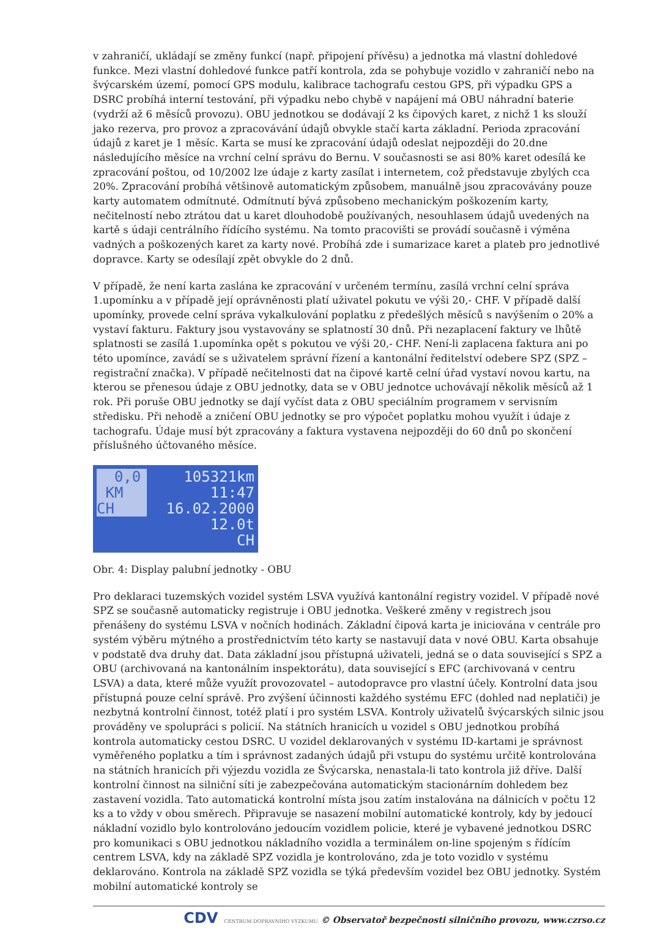v zahraničí, ukládají se změny funkcí (např. připojení přívěsu) a jednotka má vlastní dohledové funkce. Mezi vlastní dohledové funkce patří kontrola, zda se pohybuje vozidlo v zahraničí nebo na švýcarském území, pomocí GPS modulu, kalibrace tachografu cestou GPS, při výpadku GPS a DSRC probíhá interní testování, při výpadku nebo chybě v napájení má OBU náhradní baterie (vydrží až 6 měsíců provozu). OBU jednotkou se dodávají 2 ks čipových karet, z nichž 1 ks slouží jako rezerva, pro provoz a zpracovávání údajů obvykle stačí karta základní. Perioda zpracování údajů z karet je 1 měsíc. Karta se musí ke zpracování údajů odeslat nejpozději do 20.dne následujícího měsíce na vrchní celní správu do Bernu. V současnosti se asi 80% karet odesílá ke zpracování poštou, od 10/2002 lze údaje z karty zasílat i internetem, což představuje zbylých cca 20%. Zpracování probíhá většinově automatickým způsobem, manuálně jsou zpracovávány pouze karty automatem odmítnuté. Odmítnutí bývá způsobeno mechanickým poškozením karty, nečitelností nebo ztrátou dat u karet dlouhodobě používaných, nesouhlasem údajů uvedených na kartě s údaji centrálního řídícího systému. Na tomto pracovišti se provádí současně i výměna vadných a poškozených karet za karty nové. Probíhá zde i sumarizace karet a plateb pro jednotlivé dopravce. Karty se odesílají zpět obvykle do 2 dnů.
V případě, že není karta zaslána ke zpracování v určeném termínu, zasílá vrchní celní správa 1.upomínku a v případě její oprávněnosti platí uživatel pokutu ve výši 20,- CHF. V případě další upomínky, provede celní správa vykalkulování poplatku z předešlých měsíců s navýšením o 20% a vystaví fakturu. Faktury jsou vystavovány se splatností 30 dnů. Při nezaplacení faktury ve lhůtě splatnosti se zasílá 1.upomínka opět s pokutou ve výši 20,- CHF. Není-li zaplacena faktura ani po této upomínce, zavádí se s uživatelem správní řízení a kantonální ředitelství odebere SPZ (SPZ – registrační značka). V případě nečitelnosti dat na čipové kartě celní úřad vystaví novou kartu, na kterou se přenesou údaje z OBU jednotky, data se v OBU jednotce uchovávají několik měsíců až 1 rok. Při poruše OBU jednotky se dají vyčíst data z OBU speciálním programem v servisním středisku. Při nehodě a zničení OBU jednotky se pro výpočet poplatku mohou využít i údaje z tachografu. Údaje musí být zpracovány a faktura vystavena nejpozději do 60 dnů po skončení příslušného účtovaného měsíce.
0,0
KM
CH
105321km
11:47
16.02.2000
12.0t
CH
Obr. 4: Display palubní jednotky - OBU
Pro deklaraci tuzemských vozidel systém LSVA využívá kantonální registry vozidel. V případě nové SPZ se současně automaticky registruje i OBU jednotka. Veškeré změny v registrech jsou přenášeny do systému LSVA v nočních hodinách. Základní čipová karta je iniciována v centrále pro systém výběru mýtného a prostřednictvím této karty se nastavují data v nové OBU. Karta obsahuje v podstatě dva druhy dat. Data základní jsou přístupná uživateli, jedná se o data související s SPZ a OBU (archivovaná na kantonálním inspektorátu), data související s EFC (archivovaná v centru LSVA) a data, které může využít provozovatel – autodopravce pro vlastní účely. Kontrolní data jsou přístupná pouze celní správě. Pro zvýšení účinnosti každého systému EFC (dohled nad neplatiči) je nezbytná kontrolní činnost, totéž platí i pro systém LSVA. Kontroly uživatelů švýcarských silnic jsou prováděny ve spolupráci s policií. Na státních hranicích u vozidel s OBU jednotkou probíhá kontrola automaticky cestou DSRC. U vozidel deklarovaných v systému ID-kartami je správnost vyměřeného poplatku a tím i správnost zadaných údajů při vstupu do systému určitě kontrolována na státních hranicích při výjezdu vozidla ze Švýcarska, nenastala-li tato kontrola již dříve. Další kontrolní činnost na silniční síti je zabezpečována automatickým stacionárním dohledem bez zastavení vozidla. Tato automatická kontrolní místa jsou zatím instalována na dálnicích v počtu 12 ks a to vždy v obou směrech. Připravuje se nasazení mobilní automatické kontroly, kdy by jedoucí nákladní vozidlo bylo kontrolováno jedoucím vozidlem policie, které je vybavené jednotkou DSRC pro komunikaci s OBU jednotkou nákladního vozidla a terminálem on-line spojeným s řídícím centrem LSVA, kdy na základě SPZ vozidla je kontrolováno, zda je toto vozidlo v systému deklarováno. Kontrola na základě SPZ vozidla se týká především vozidel bez OBU jednotky. Systém mobilní automatické kontroly se
CDV CENTRUM DOPRAVNÍHO VÝZKUMU © Observatoř bezpečnosti silničního provozu, www.czrso.cz